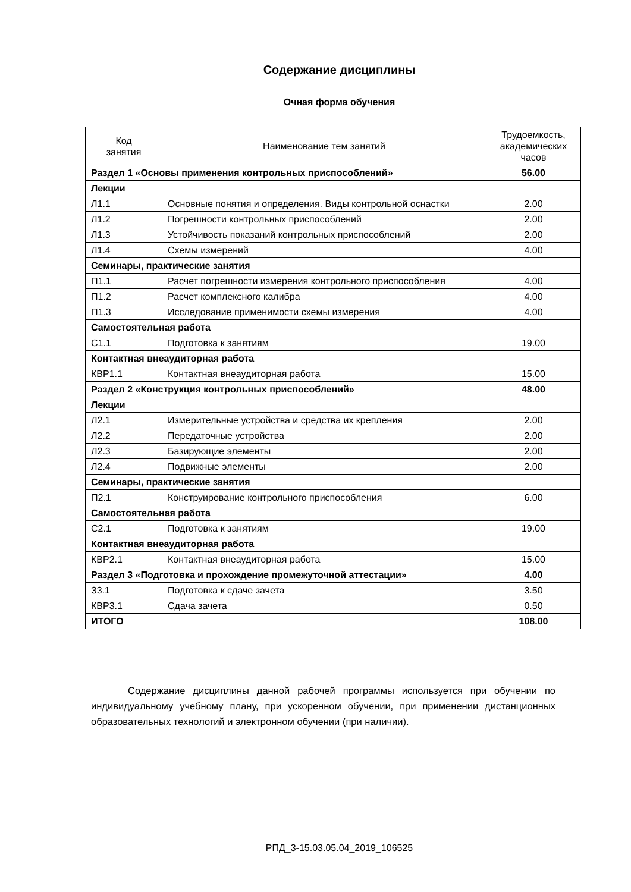Содержание дисциплины
Очная форма обучения
| Код занятия | Наименование тем занятий | Трудоемкость, академических часов |
| --- | --- | --- |
| Раздел 1 «Основы применения контрольных приспособлений» | | 56.00 |
| Лекции | | |
| Л1.1 | Основные понятия и определения. Виды контрольной оснастки | 2.00 |
| Л1.2 | Погрешности контрольных приспособлений | 2.00 |
| Л1.3 | Устойчивость показаний контрольных приспособлений | 2.00 |
| Л1.4 | Схемы измерений | 4.00 |
| Семинары, практические занятия | | |
| П1.1 | Расчет погрешности измерения контрольного приспособления | 4.00 |
| П1.2 | Расчет комплексного калибра | 4.00 |
| П1.3 | Исследование применимости схемы измерения | 4.00 |
| Самостоятельная работа | | |
| С1.1 | Подготовка к занятиям | 19.00 |
| Контактная внеаудиторная работа | | |
| КВР1.1 | Контактная внеаудиторная работа | 15.00 |
| Раздел 2 «Конструкция контрольных приспособлений» | | 48.00 |
| Лекции | | |
| Л2.1 | Измерительные устройства и средства их крепления | 2.00 |
| Л2.2 | Передаточные устройства | 2.00 |
| Л2.3 | Базирующие элементы | 2.00 |
| Л2.4 | Подвижные элементы | 2.00 |
| Семинары, практические занятия | | |
| П2.1 | Конструирование контрольного приспособления | 6.00 |
| Самостоятельная работа | | |
| С2.1 | Подготовка к занятиям | 19.00 |
| Контактная внеаудиторная работа | | |
| КВР2.1 | Контактная внеаудиторная работа | 15.00 |
| Раздел 3 «Подготовка и прохождение промежуточной аттестации» | | 4.00 |
| З3.1 | Подготовка к сдаче зачета | 3.50 |
| КВР3.1 | Сдача зачета | 0.50 |
| ИТОГО | | 108.00 |
Содержание дисциплины данной рабочей программы используется при обучении по индивидуальному учебному плану, при ускоренном обучении, при применении дистанционных образовательных технологий и электронном обучении (при наличии).
РПД_3-15.03.05.04_2019_106525